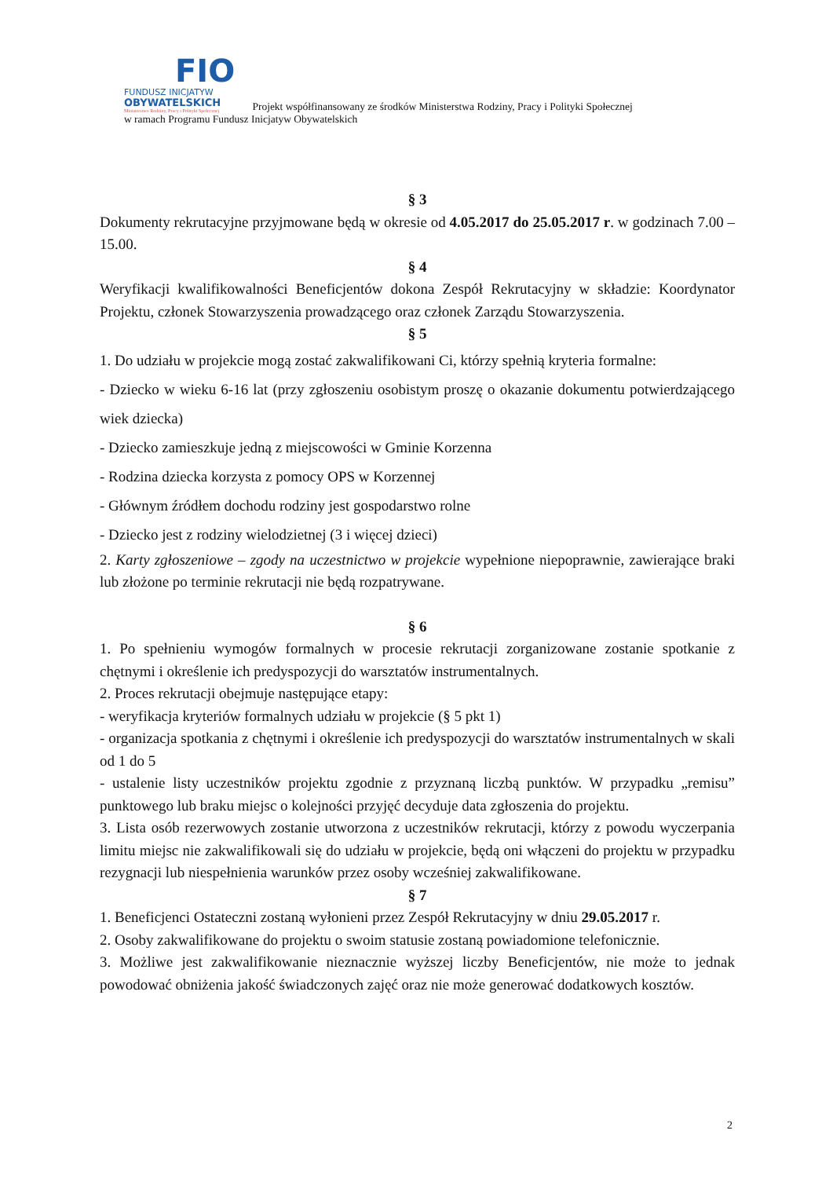FIO
FUNDUSZ INICJATYW
OBYWATELSKICH
Ministerstwo Rodziny, Pracy i Polityki Społecznej
Projekt współfinansowany ze środków Ministerstwa Rodziny, Pracy i Polityki Społecznej
w ramach Programu Fundusz Inicjatyw Obywatelskich
§ 3
Dokumenty rekrutacyjne przyjmowane będą w okresie od 4.05.2017 do 25.05.2017 r. w godzinach 7.00 – 15.00.
§ 4
Weryfikacji kwalifikowalności Beneficjentów dokona Zespół Rekrutacyjny w składzie: Koordynator Projektu, członek Stowarzyszenia prowadzącego oraz członek Zarządu Stowarzyszenia.
§ 5
1. Do udziału w projekcie mogą zostać zakwalifikowani Ci, którzy spełnią kryteria formalne:
- Dziecko w wieku 6-16 lat (przy zgłoszeniu osobistym proszę o okazanie dokumentu potwierdzającego wiek dziecka)
- Dziecko zamieszkuje jedną z miejscowości w Gminie Korzenna
- Rodzina dziecka korzysta z pomocy OPS w Korzennej
- Głównym źródłem dochodu rodziny jest gospodarstwo rolne
- Dziecko jest z rodziny wielodzietnej (3 i więcej dzieci)
2. Karty zgłoszeniowe – zgody na uczestnictwo w projekcie wypełnione niepoprawnie, zawierające braki lub złożone po terminie rekrutacji nie będą rozpatrywane.
§ 6
1. Po spełnieniu wymogów formalnych w procesie rekrutacji zorganizowane zostanie spotkanie z chętnymi i określenie ich predyspozycji do warsztatów instrumentalnych.
2. Proces rekrutacji obejmuje następujące etapy:
- weryfikacja kryteriów formalnych udziału w projekcie (§ 5 pkt 1)
- organizacja spotkania z chętnymi i określenie ich predyspozycji do warsztatów instrumentalnych w skali od 1 do 5
- ustalenie listy uczestników projektu zgodnie z przyznaną liczbą punktów. W przypadku „remisu” punktowego lub braku miejsc o kolejności przyjęć decyduje data zgłoszenia do projektu.
3. Lista osób rezerwowych zostanie utworzona z uczestników rekrutacji, którzy z powodu wyczerpania limitu miejsc nie zakwalifikowali się do udziału w projekcie, będą oni włączeni do projektu w przypadku rezygnacji lub niespełnienia warunków przez osoby wcześniej zakwalifikowane.
§ 7
1. Beneficjenci Ostateczni zostaną wyłonieni przez Zespół Rekrutacyjny w dniu 29.05.2017 r.
2. Osoby zakwalifikowane do projektu o swoim statusie zostaną powiadomione telefonicznie.
3. Możliwe jest zakwalifikowanie nieznacznie wyższej liczby Beneficjentów, nie może to jednak powodować obniżenia jakość świadczonych zajęć oraz nie może generować dodatkowych kosztów.
2